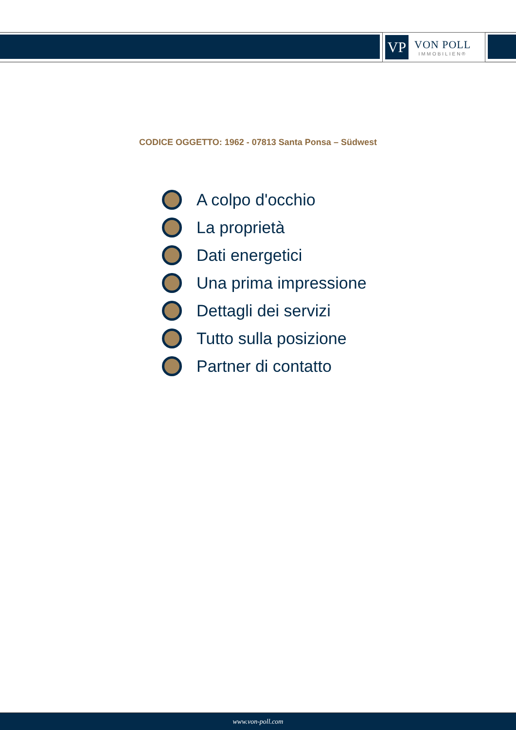VP
VON POLL
IMMOBILIEN®
CODICE OGGETTO: 1962 - 07813 Santa Ponsa – Südwest
A colpo d'occhio
La proprietà
Dati energetici
Una prima impressione
Dettagli dei servizi
Tutto sulla posizione
Partner di contatto
www.von-poll.com